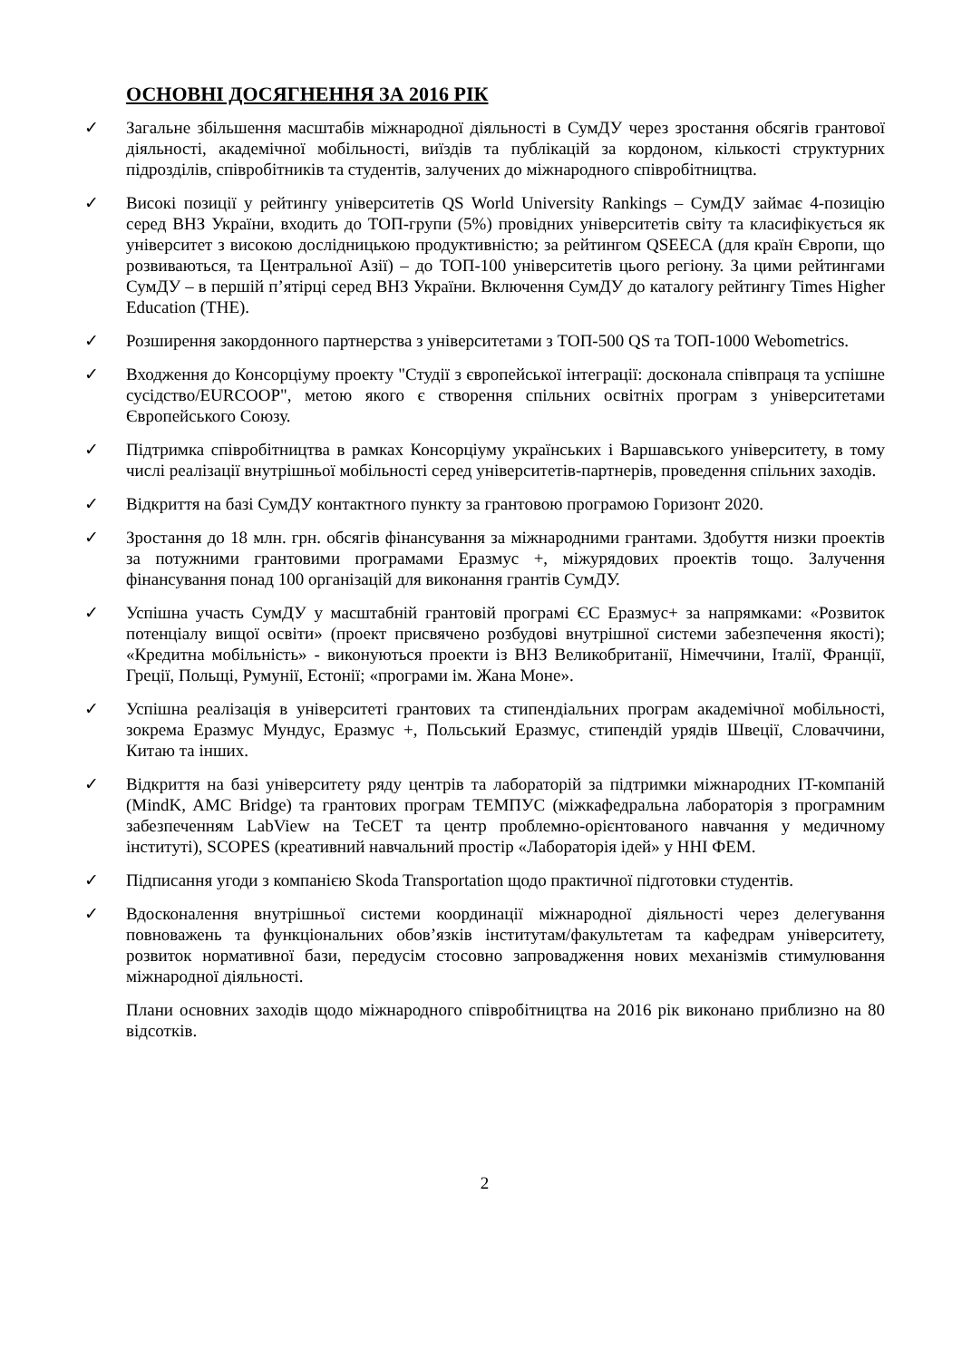ОСНОВНІ ДОСЯГНЕННЯ ЗА 2016 РІК
✓ Загальне збільшення масштабів міжнародної діяльності в СумДУ через зростання обсягів грантової діяльності, академічної мобільності, виїздів та публікацій за кордоном, кількості структурних підрозділів, співробітників та студентів, залучених до міжнародного співробітництва.
✓ Високі позиції у рейтингу університетів QS World University Rankings – СумДУ займає 4-позицію серед ВНЗ України, входить до ТОП-групи (5%) провідних університетів світу та класифікується як університет з високою дослідницькою продуктивністю; за рейтингом QSEECA (для країн Європи, що розвиваються, та Центральної Азії) – до ТОП-100 університетів цього регіону. За цими рейтингами СумДУ – в першій п’ятірці серед ВНЗ України. Включення СумДУ до каталогу рейтингу Times Higher Education (THE).
✓ Розширення закордонного партнерства з університетами з ТОП-500 QS та ТОП-1000 Webometrics.
✓ Входження до Консорціуму проекту "Студії з європейської інтеграції: досконала співпраця та успішне сусідство/EURCOOP", метою якого є створення спільних освітніх програм з університетами Європейського Союзу.
✓ Підтримка співробітництва в рамках Консорціуму українських і Варшавського університету, в тому числі реалізації внутрішньої мобільності серед університетів-партнерів, проведення спільних заходів.
✓ Відкриття на базі СумДУ контактного пункту за грантовою програмою Горизонт 2020.
✓ Зростання до 18 млн. грн. обсягів фінансування за міжнародними грантами. Здобуття низки проектів за потужними грантовими програмами Еразмус +, міжурядових проектів тощо. Залучення фінансування понад 100 організацій для виконання грантів СумДУ.
✓ Успішна участь СумДУ у масштабній грантовій програмі ЄС Еразмус+ за напрямками: «Розвиток потенціалу вищої освіти» (проект присвячено розбудові внутрішної системи забезпечення якості); «Кредитна мобільність» - виконуються проекти із ВНЗ Великобританії, Німеччини, Італії, Франції, Греції, Польщі, Румунії, Естонії; «програми ім. Жана Моне».
✓ Успішна реалізація в університеті грантових та стипендіальних програм академічної мобільності, зокрема Еразмус Мундус, Еразмус +, Польський Еразмус, стипендій урядів Швеції, Словаччини, Китаю та інших.
✓ Відкриття на базі університету ряду центрів та лабораторій за підтримки міжнародних IT-компаній (MindK, AMC Bridge) та грантових програм ТЕМПУС (міжкафедральна лабораторія з програмним забезпеченням LabView на ТеСЕТ та центр проблемно-орієнтованого навчання у медичному інституті), SCOPES (креативний навчальний простір «Лабораторія ідей» у ННІ ФЕМ.
✓ Підписання угоди з компанією Skoda Transportation щодо практичної підготовки студентів.
✓ Вдосконалення внутрішньої системи координації міжнародної діяльності через делегування повноважень та функціональних обов’язків інститутам/факультетам та кафедрам університету, розвиток нормативної бази, передусім стосовно запровадження нових механізмів стимулювання міжнародної діяльності.
Плани основних заходів щодо міжнародного співробітництва на 2016 рік виконано приблизно на 80 відсотків.
2